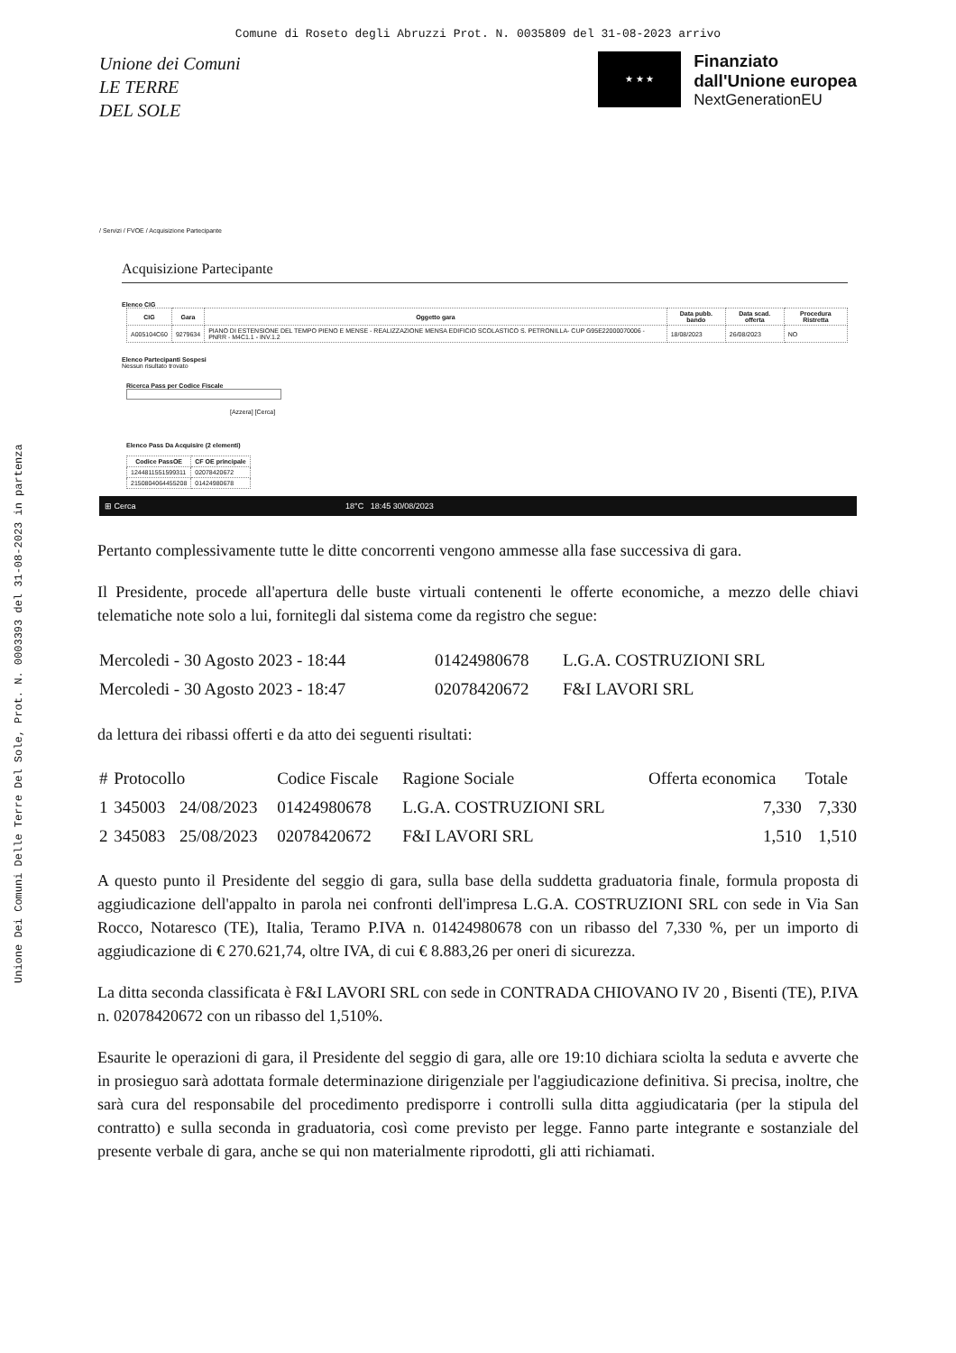Comune di Roseto degli Abruzzi Prot. N. 0035809 del 31-08-2023 arrivo
Unione Dei Comuni Delle Terre Del Sole, Prot. N. 0003393 del 31-08-2023 in partenza
Unione dei Comuni
LE TERRE
DEL SOLE
★ ★ ★
Finanziato
dall'Unione europea
NextGenerationEU
/ Servizi / FVOE / Acquisizione Partecipante
Acquisizione Partecipante
Elenco CIG
| CIG | Gara | Oggetto gara | Data pubb. bando | Data scad. offerta | Procedura Ristretta |
| --- | --- | --- | --- | --- | --- |
| A005104C60 | 9279634 | PIANO DI ESTENSIONE DEL TEMPO PIENO E MENSE - REALIZZAZIONE MENSA EDIFICIO SCOLASTICO S. PETRONILLA- CUP G95E22000070006 - PNRR - M4C1.1 - INV.1.2 | 18/08/2023 | 26/08/2023 | NO |
Elenco Partecipanti Sospesi
Nessun risultato trovato
Ricerca Pass per Codice Fiscale
[Azzera] [Cerca]
Elenco Pass Da Acquisire (2 elementi)
| Codice PassOE | CF OE principale |
| --- | --- |
| 1244811551599311 | 02078420672 |
| 2150804064455208 | 01424980678 |
⊞ Cerca 18°C 18:45 30/08/2023
Pertanto complessivamente tutte le ditte concorrenti vengono ammesse alla fase successiva di gara.
Il Presidente, procede all'apertura delle buste virtuali contenenti le offerte economiche, a mezzo delle chiavi telematiche note solo a lui, fornitegli dal sistema come da registro che segue:
| Mercoledi - 30 Agosto 2023 - 18:44 | 01424980678 | L.G.A. COSTRUZIONI SRL |
| Mercoledi - 30 Agosto 2023 - 18:47 | 02078420672 | F&I LAVORI SRL |
da lettura dei ribassi offerti e da atto dei seguenti risultati:
| # | Protocollo | | Codice Fiscale | Ragione Sociale | Offerta economica | Totale |
| --- | --- | --- | --- | --- | --- | --- |
| 1 | 345003 | 24/08/2023 | 01424980678 | L.G.A. COSTRUZIONI SRL | 7,330 | 7,330 |
| 2 | 345083 | 25/08/2023 | 02078420672 | F&I LAVORI SRL | 1,510 | 1,510 |
A questo punto il Presidente del seggio di gara, sulla base della suddetta graduatoria finale, formula proposta di aggiudicazione dell'appalto in parola nei confronti dell'impresa L.G.A. COSTRUZIONI SRL con sede in Via San Rocco, Notaresco (TE), Italia, Teramo P.IVA n. 01424980678 con un ribasso del 7,330 %, per un importo di aggiudicazione di € 270.621,74, oltre IVA, di cui € 8.883,26 per oneri di sicurezza.
La ditta seconda classificata è F&I LAVORI SRL con sede in CONTRADA CHIOVANO IV 20 , Bisenti (TE), P.IVA n. 02078420672 con un ribasso del 1,510%.
Esaurite le operazioni di gara, il Presidente del seggio di gara, alle ore 19:10 dichiara sciolta la seduta e avverte che in prosieguo sarà adottata formale determinazione dirigenziale per l'aggiudicazione definitiva. Si precisa, inoltre, che sarà cura del responsabile del procedimento predisporre i controlli sulla ditta aggiudicataria (per la stipula del contratto) e sulla seconda in graduatoria, così come previsto per legge. Fanno parte integrante e sostanziale del presente verbale di gara, anche se qui non materialmente riprodotti, gli atti richiamati.